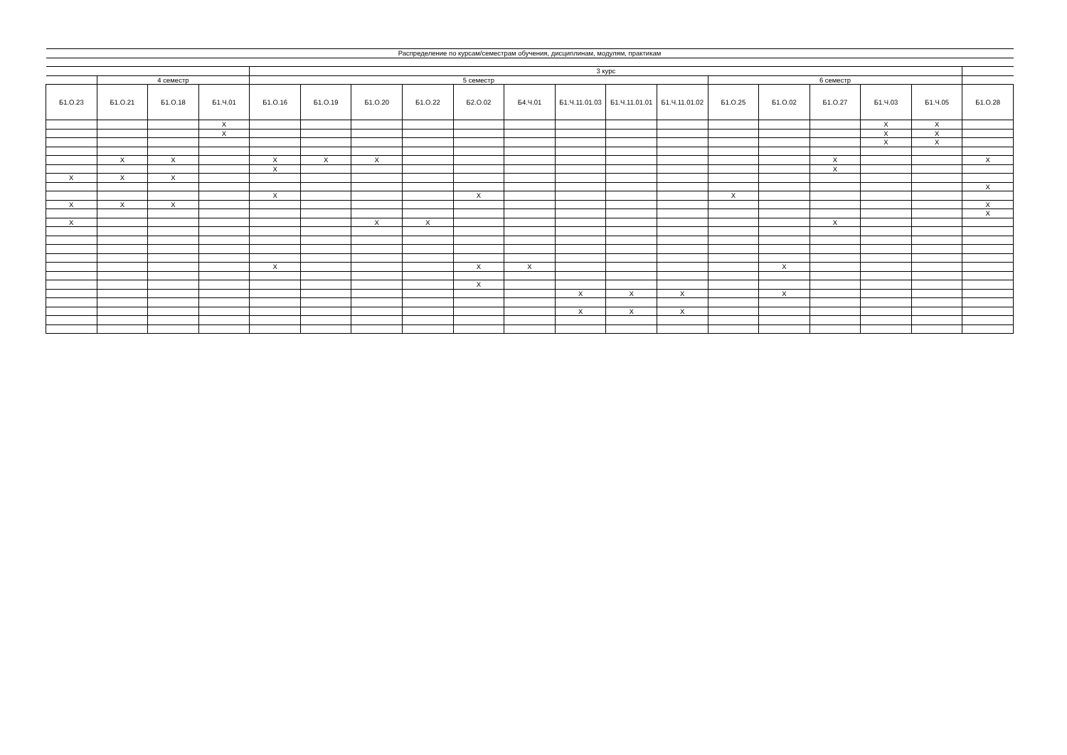| Распределение по курсам/семестрам обучения, дисциплинам, модулям, практикам | | | | | | | | | | | | | | | | | | |
| --- | --- | --- | --- | --- | --- | --- | --- | --- | --- | --- | --- | --- | --- | --- | --- | --- | --- | --- |
| | | | | 3 курс | | | | | | | | | | | | | | |
| | 4 семестр | | | 5 семестр | | | | | | | | | 6 семестр | | | | | |
| Б1.О.23 | Б1.О.21 | Б1.О.18 | Б1.Ч.01 | Б1.О.16 | Б1.О.19 | Б1.О.20 | Б1.О.22 | Б2.О.02 | Б4.Ч.01 | Б1.Ч.11.01.03 | Б1.Ч.11.01.01 | Б1.Ч.11.01.02 | Б1.О.25 | Б1.О.02 | Б1.О.27 | Б1.Ч.03 | Б1.Ч.05 | Б1.О.28 |
| | | | X | | | | | | | | | | | | | X | X | |
| | | | X | | | | | | | | | | | | | X | X | |
| | | | | | | | | | | | | | | | | X | X | |
| | X | X | | X | X | X | | | | | | | | | X | | | X |
| | | | | X | | | | | | | | | | | X | | | |
| X | X | X | | | | | | | | | | | | | | | | |
| | | | | | | | | | | | | | | | | | | X |
| | | | | X | | | | X | | | | | X | | | | | |
| X | X | X | | | | | | | | | | | | | | | | X |
| | | | | | | | | | | | | | | | | | | X |
| X | | | | | | X | X | | | | | | | | X | | | |
| | | | | X | | | | X | X | | | | | X | | | | |
| | | | | | | | | X | | | | | | | | | | |
| | | | | | | | | | | X | X | X | | X | | | | |
| | | | | | | | | | | X | X | X | | | | | | |